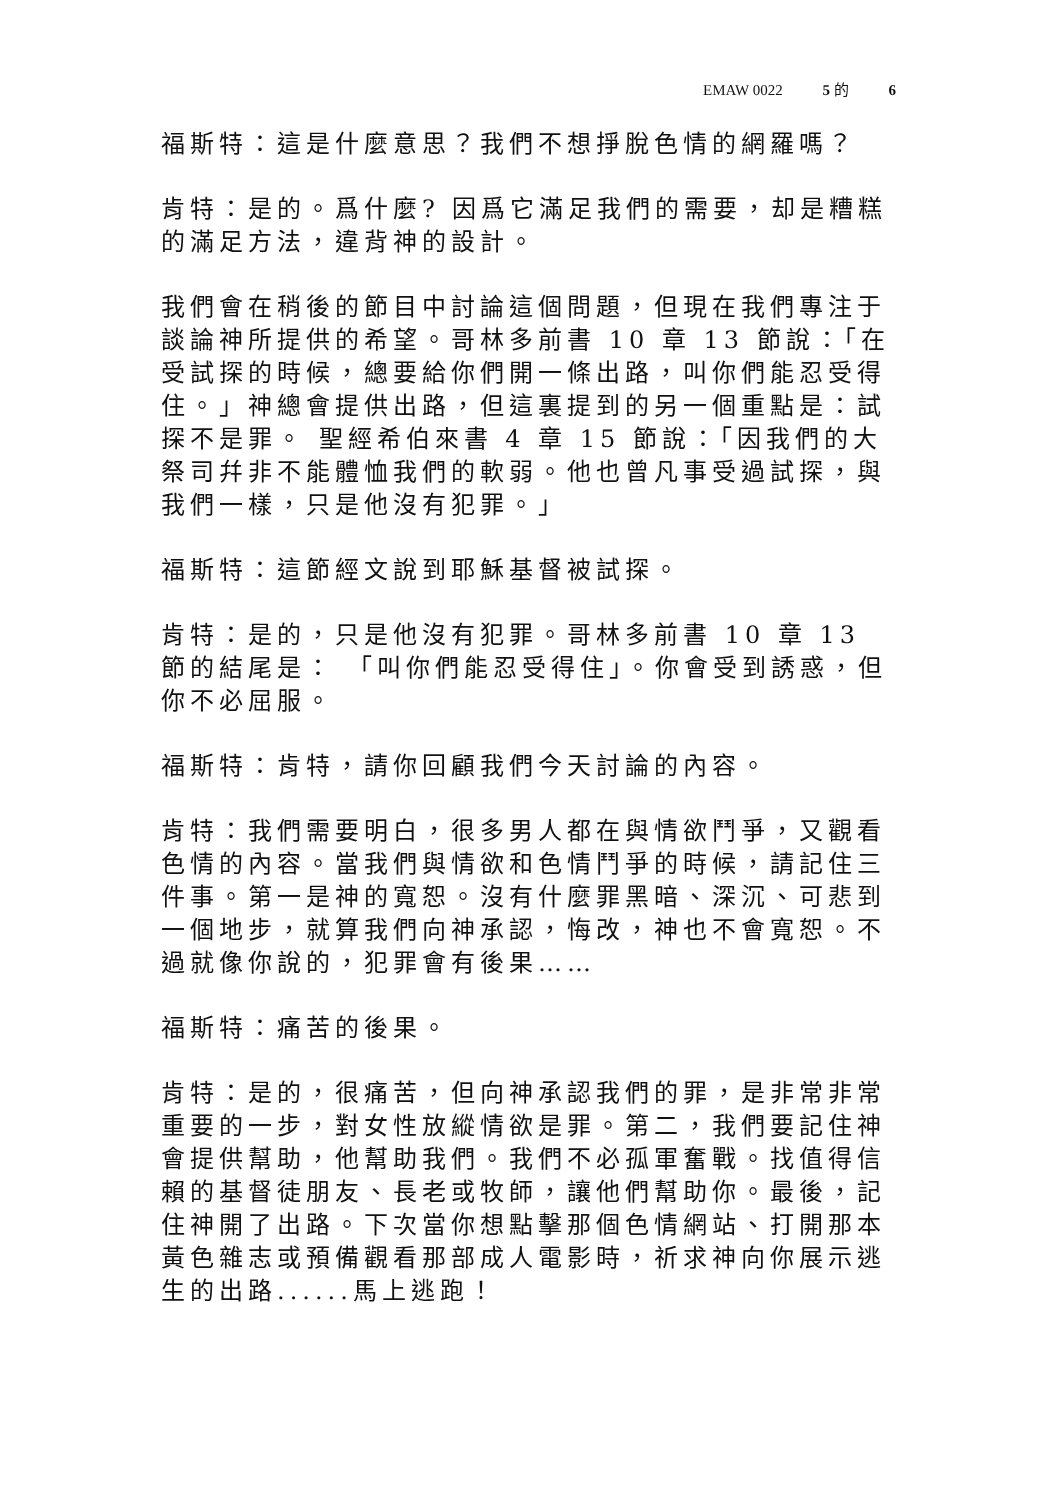EMAW 0022 5 的 6
福斯特：這是什麼意思？我們不想掙脫色情的網羅嗎？
肯特：是的。爲什麼? 因爲它滿足我們的需要，却是糟糕的滿足方法，違背神的設計。
我們會在稍後的節目中討論這個問題，但現在我們專注于談論神所提供的希望。哥林多前書 10 章 13 節說：「在受試探的時候，總要給你們開一條出路，叫你們能忍受得住。」神總會提供出路，但這裏提到的另一個重點是：試探不是罪。 聖經希伯來書 4 章 15 節說：「因我們的大祭司幷非不能體恤我們的軟弱。他也曾凡事受過試探，與我們一樣，只是他沒有犯罪。」
福斯特：這節經文說到耶穌基督被試探。
肯特：是的，只是他沒有犯罪。哥林多前書 10 章 13 節的結尾是： 「叫你們能忍受得住」。你會受到誘惑，但你不必屈服。
福斯特：肯特，請你回顧我們今天討論的內容。
肯特：我們需要明白，很多男人都在與情欲鬥爭，又觀看色情的內容。當我們與情欲和色情鬥爭的時候，請記住三件事。第一是神的寬恕。沒有什麼罪黑暗、深沉、可悲到一個地步，就算我們向神承認，悔改，神也不會寬恕。不過就像你說的，犯罪會有後果……
福斯特：痛苦的後果。
肯特：是的，很痛苦，但向神承認我們的罪，是非常非常重要的一步，對女性放縱情欲是罪。第二，我們要記住神會提供幫助，他幫助我們。我們不必孤軍奮戰。找值得信賴的基督徒朋友、長老或牧師，讓他們幫助你。最後，記住神開了出路。下次當你想點擊那個色情網站、打開那本黃色雜志或預備觀看那部成人電影時，祈求神向你展示逃生的出路......馬上逃跑！